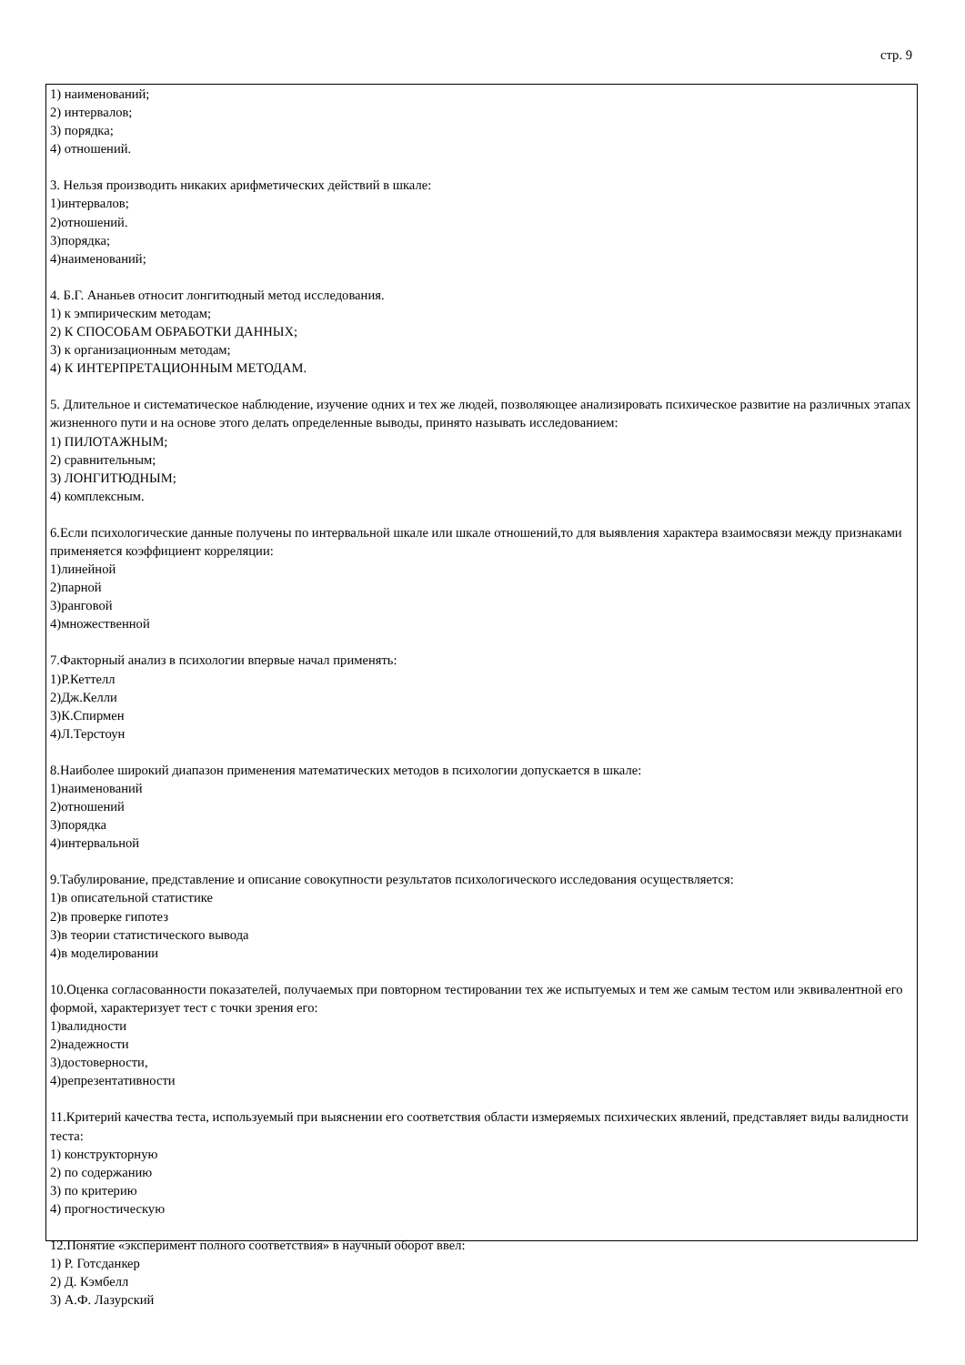стр. 9
1) наименований;
2) интервалов;
3) порядка;
4) отношений.
3. Нельзя производить никаких арифметических действий в шкале:
1)интервалов;
2)отношений.
3)порядка;
4)наименований;
4. Б.Г. Ананьев относит лонгитюдный метод исследования.
1) к эмпирическим методам;
2) К СПОСОБАМ ОБРАБОТКИ ДАННЫХ;
3) к организационным методам;
4) К ИНТЕРПРЕТАЦИОННЫМ МЕТОДАМ.
5. Длительное и систематическое наблюдение, изучение одних и тех же людей, позволяющее анализировать психическое развитие на различных этапах жизненного пути и на основе этого делать определенные выводы, принято называть исследованием:
1) ПИЛОТАЖНЫМ;
2) сравнительным;
3) ЛОНГИТЮДНЫМ;
4) комплексным.
6.Если психологические данные получены по интервальной шкале или шкале отношений,то для выявления характера взаимосвязи между признаками применяется коэффициент корреляции:
1)линейной
2)парной
3)ранговой
4)множественной
7.Факторный анализ в психологии впервые начал применять:
1)Р.Кеттелл
2)Дж.Келли
3)К.Спирмен
4)Л.Терстоун
8.Наиболее широкий диапазон применения математических методов в психологии допускается в шкале:
1)наименований
2)отношений
3)порядка
4)интервальной
9.Табулирование, представление и описание совокупности результатов психологического исследования осуществляется:
1)в описательной статистике
2)в проверке гипотез
3)в теории статистического вывода
4)в моделировании
10.Оценка согласованности показателей, получаемых при повторном тестировании тех же испытуемых и тем же самым тестом или эквивалентной его формой, характеризует тест с точки зрения его:
1)валидности
2)надежности
3)достоверности,
4)репрезентативности
11.Критерий качества теста, используемый при выяснении его соответствия области измеряемых психических явлений, представляет виды валидности теста:
1) конструкторную
2) по содержанию
3) по критерию
4) прогностическую
12.Понятие «эксперимент полного соответствия» в научный оборот ввел:
1) Р. Готсданкер
2) Д. Кэмбелл
3) А.Ф. Лазурский